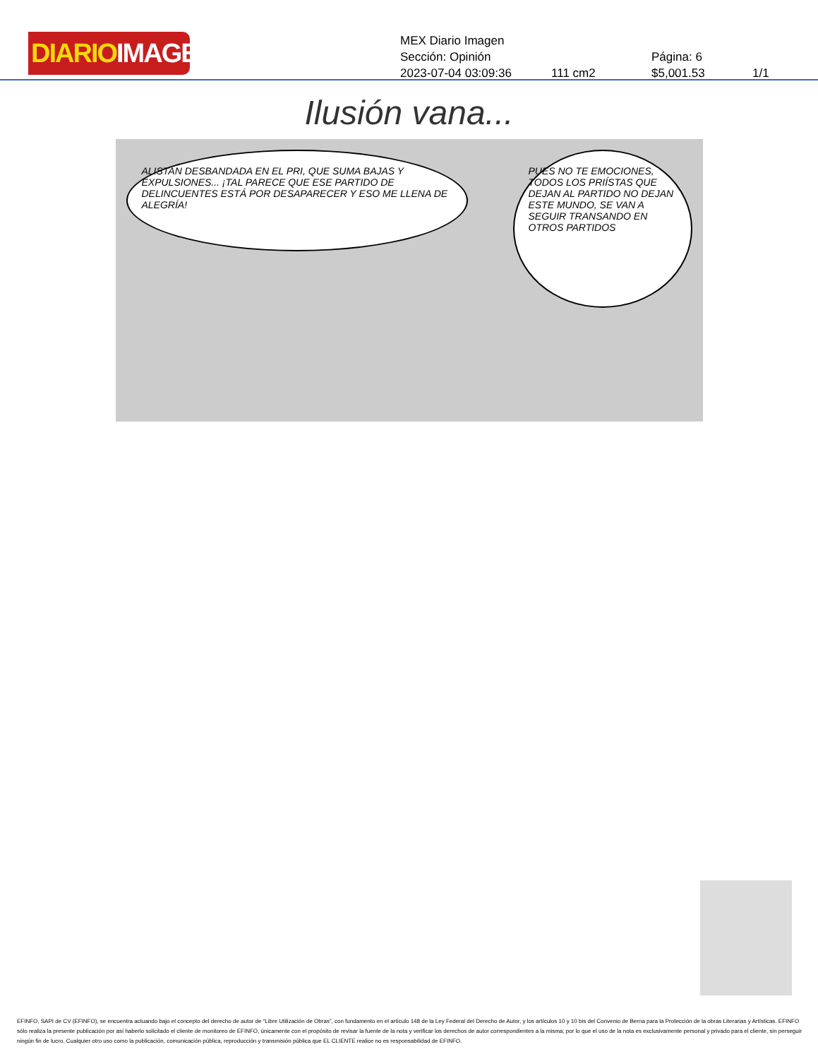DIARIOIMAGEN
MEX Diario Imagen
Sección: Opinión Página: 6
2023-07-04 03:09:36 111 cm2 $5,001.53 1/1
Ilusión vana...
ALISTAN DESBANDADA EN EL PRI, QUE SUMA BAJAS Y EXPULSIONES... ¡TAL PARECE QUE ESE PARTIDO DE DELINCUENTES ESTÁ POR DESAPARECER Y ESO ME LLENA DE ALEGRÍA!
PUES NO TE EMOCIONES, TODOS LOS PRIÍSTAS QUE DEJAN AL PARTIDO NO DEJAN ESTE MUNDO, SE VAN A SEGUIR TRANSANDO EN OTROS PARTIDOS
EFINFO, SAPI de CV (EFINFO), se encuentra actuando bajo el concepto del derecho de autor de “Libre Utilización de Obras”, con fundamento en el artículo 148 de la Ley Federal del Derecho de Autor, y los artículos 10 y 10 bis del Convenio de Berna para la Protección de la obras Literarias y Artísticas. EFINFO sólo realiza la presente publicación por así haberlo solicitado el cliente de monitoreo de EFINFO, únicamente con el propósito de revisar la fuente de la nota y verificar los derechos de autor correspondientes a la misma; por lo que el uso de la nota es exclusivamente personal y privado para el cliente, sin perseguir ningún fin de lucro. Cualquier otro uso como la publicación, comunicación pública, reproducción y transmisión pública que EL CLIENTE realice no es responsabilidad de EFINFO.